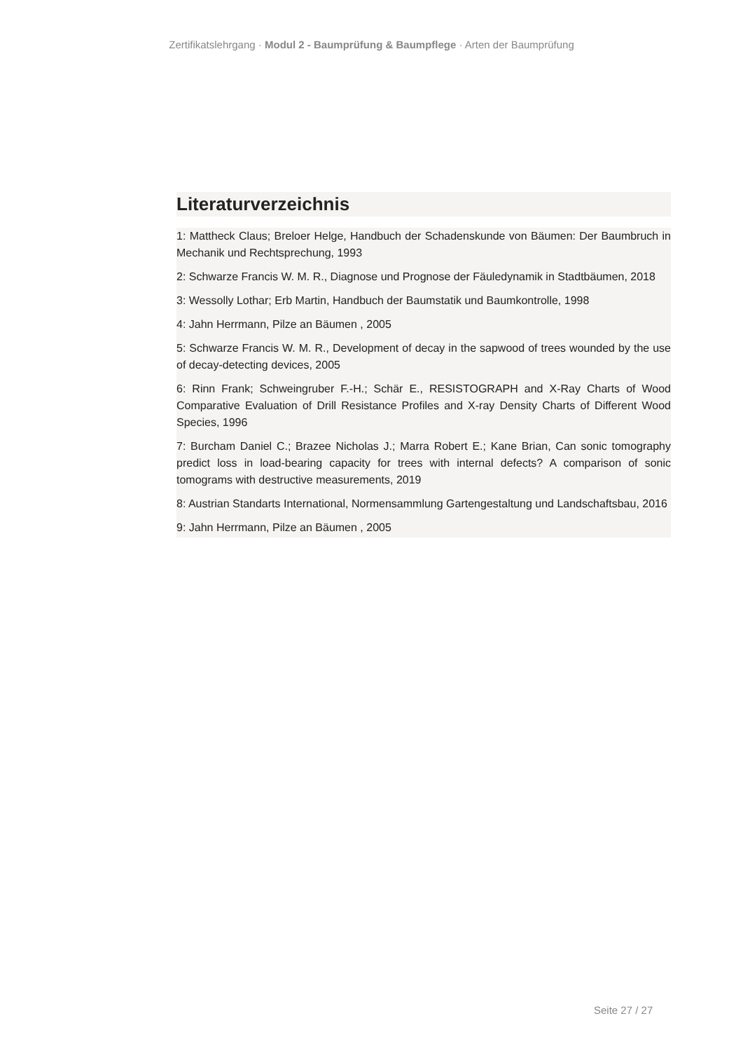Zertifikatslehrgang · Modul 2 - Baumprüfung & Baumpflege · Arten der Baumprüfung
Literaturverzeichnis
1: Mattheck Claus; Breloer Helge, Handbuch der Schadenskunde von Bäumen: Der Baumbruch in Mechanik und Rechtsprechung, 1993
2: Schwarze Francis W. M. R., Diagnose und Prognose der Fäuledynamik in Stadtbäumen, 2018
3: Wessolly Lothar; Erb Martin, Handbuch der Baumstatik und Baumkontrolle, 1998
4: Jahn Herrmann, Pilze an Bäumen , 2005
5: Schwarze Francis W. M. R., Development of decay in the sapwood of trees wounded by the use of decay-detecting devices, 2005
6: Rinn Frank; Schweingruber F.-H.; Schär E., RESISTOGRAPH and X-Ray Charts of Wood Comparative Evaluation of Drill Resistance Profiles and X-ray Density Charts of Different Wood Species, 1996
7: Burcham Daniel C.; Brazee Nicholas J.; Marra Robert E.; Kane Brian, Can sonic tomography predict loss in load-bearing capacity for trees with internal defects? A comparison of sonic tomograms with destructive measurements, 2019
8: Austrian Standarts International, Normensammlung Gartengestaltung und Landschaftsbau, 2016
9: Jahn Herrmann, Pilze an Bäumen , 2005
Seite 27 / 27